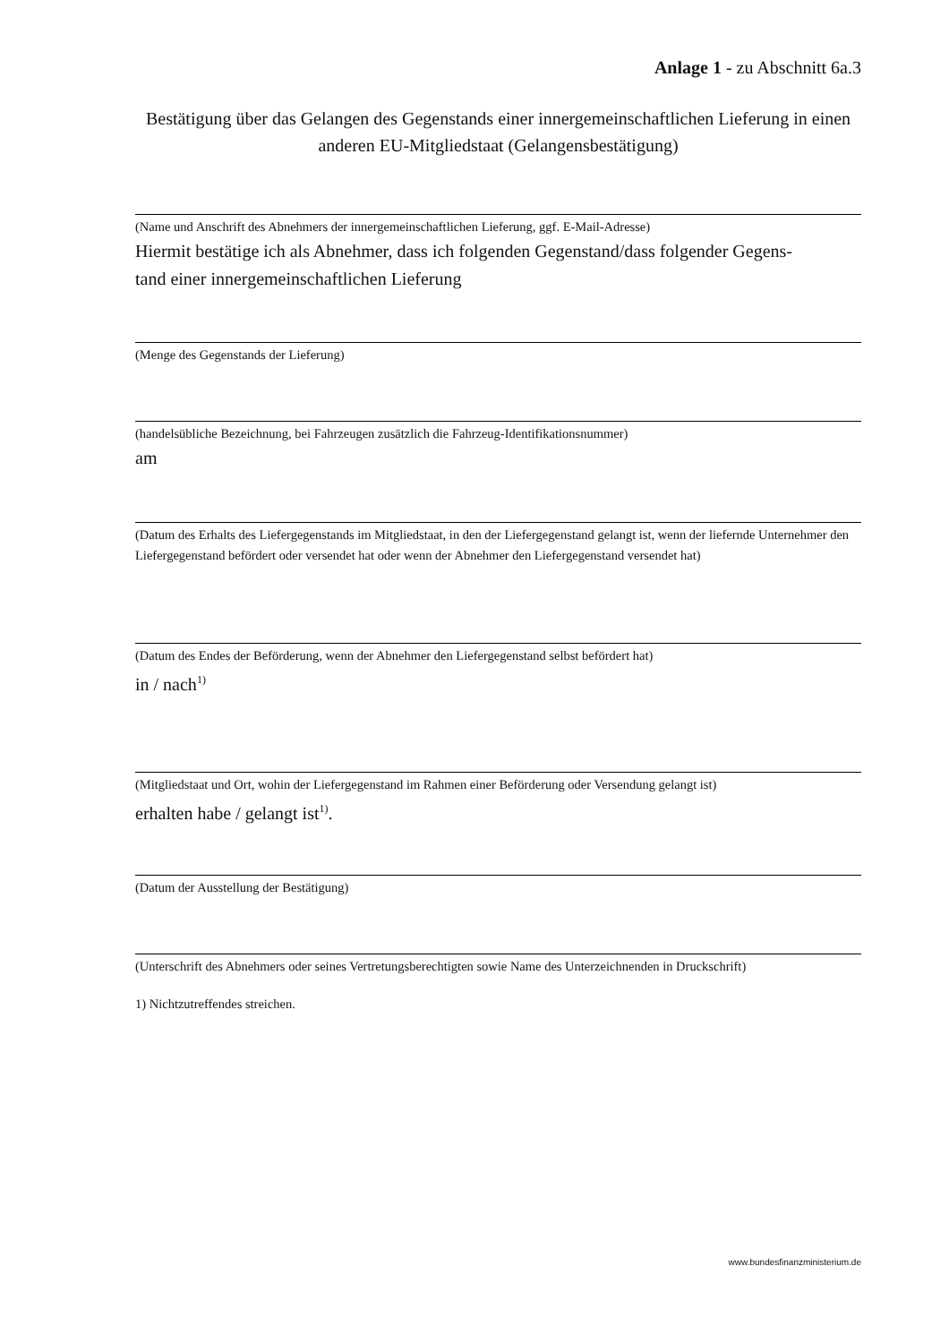Anlage 1 - zu Abschnitt 6a.3
Bestätigung über das Gelangen des Gegenstands einer innergemeinschaftlichen Lieferung in einen anderen EU-Mitgliedstaat (Gelangensbestätigung)
(Name und Anschrift des Abnehmers der innergemeinschaftlichen Lieferung, ggf. E-Mail-Adresse)
Hiermit bestätige ich als Abnehmer, dass ich folgenden Gegenstand/dass folgender Gegens-
tand einer innergemeinschaftlichen Lieferung
(Menge des Gegenstands der Lieferung)
(handelsübliche Bezeichnung, bei Fahrzeugen zusätzlich die Fahrzeug-Identifikationsnummer)
am
(Datum des Erhalts des Liefergegenstands im Mitgliedstaat, in den der Liefergegenstand gelangt ist, wenn der liefernde Unternehmer den Liefergegenstand befördert oder versendet hat oder wenn der Abnehmer den Liefergegenstand versendet hat)
(Datum des Endes der Beförderung, wenn der Abnehmer den Liefergegenstand selbst befördert hat)
in / nach<sup>1)</sup>
(Mitgliedstaat und Ort, wohin der Liefergegenstand im Rahmen einer Beförderung oder Versendung gelangt ist)
erhalten habe / gelangt ist<sup>1)</sup>.
(Datum der Ausstellung der Bestätigung)
(Unterschrift des Abnehmers oder seines Vertretungsberechtigten sowie Name des Unterzeichnenden in Druckschrift)
1) Nichtzutreffendes streichen.
www.bundesfinanzministerium.de